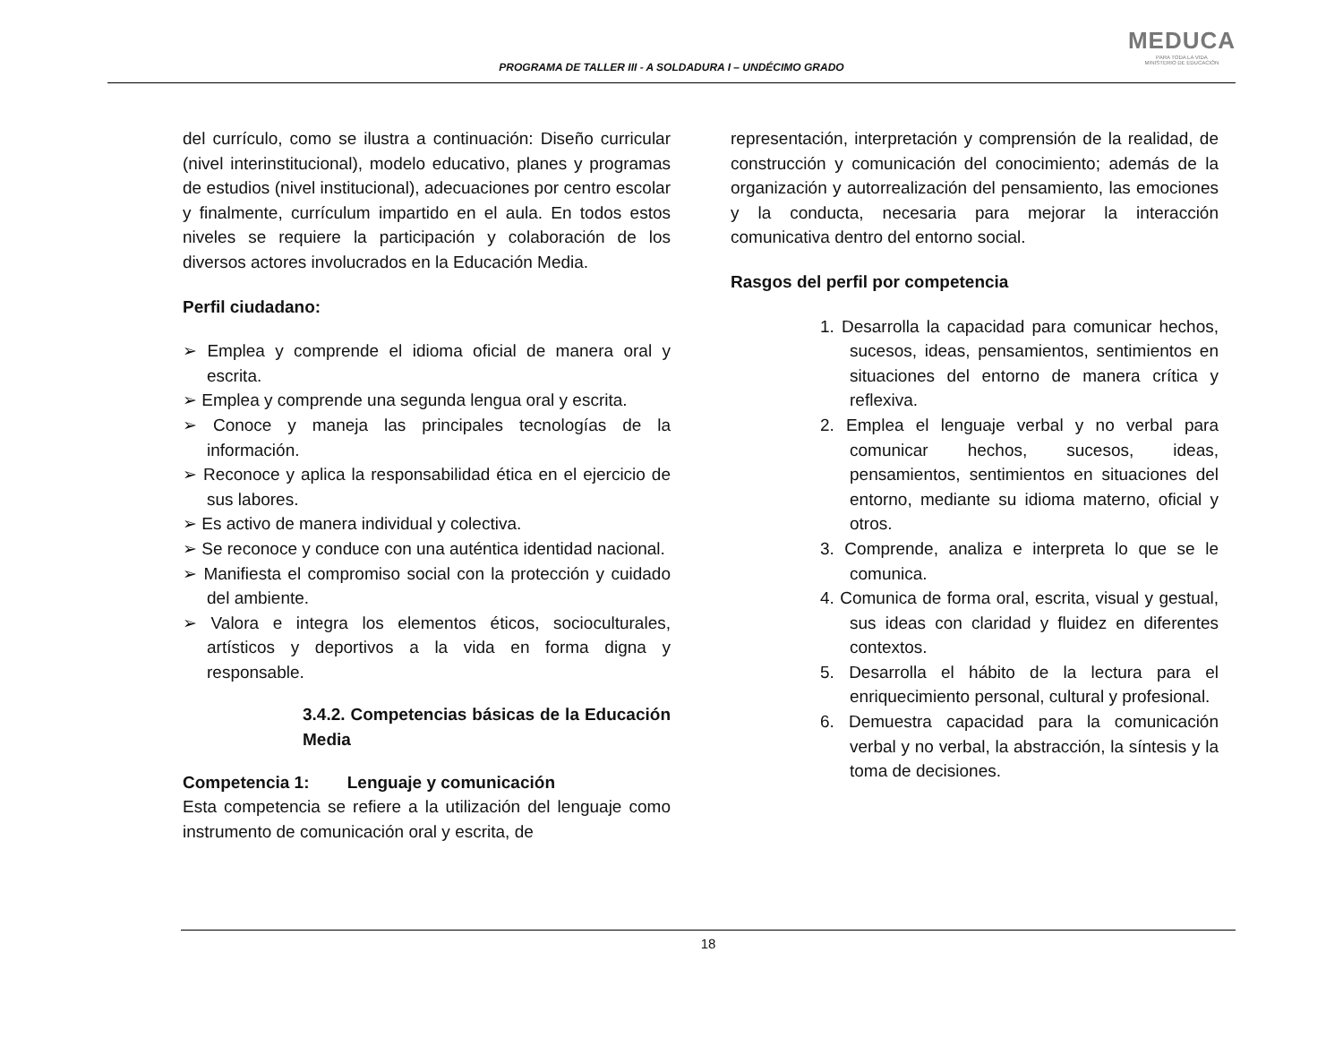PROGRAMA DE TALLER III - A SOLDADURA I – UNDÉCIMO GRADO
MEDUCA
PARA TODA LA VIDA
MINISTERIO DE EDUCACIÓN
del currículo, como se ilustra a continuación: Diseño curricular (nivel interinstitucional), modelo educativo, planes y programas de estudios (nivel institucional), adecuaciones por centro escolar y finalmente, currículum impartido en el aula. En todos estos niveles se requiere la participación y colaboración de los diversos actores involucrados en la Educación Media.
Perfil ciudadano:
➢ Emplea y comprende el idioma oficial de manera oral y escrita.
➢ Emplea y comprende una segunda lengua oral y escrita.
➢ Conoce y maneja las principales tecnologías de la información.
➢ Reconoce y aplica la responsabilidad ética en el ejercicio de sus labores.
➢ Es activo de manera individual y colectiva.
➢ Se reconoce y conduce con una auténtica identidad nacional.
➢ Manifiesta el compromiso social con la protección y cuidado del ambiente.
➢ Valora e integra los elementos éticos, socioculturales, artísticos y deportivos a la vida en forma digna y responsable.
3.4.2. Competencias básicas de la Educación Media
Competencia 1: Lenguaje y comunicación
Esta competencia se refiere a la utilización del lenguaje como instrumento de comunicación oral y escrita, de
representación, interpretación y comprensión de la realidad, de construcción y comunicación del conocimiento; además de la organización y autorrealización del pensamiento, las emociones y la conducta, necesaria para mejorar la interacción comunicativa dentro del entorno social.
Rasgos del perfil por competencia
1. Desarrolla la capacidad para comunicar hechos, sucesos, ideas, pensamientos, sentimientos en situaciones del entorno de manera crítica y reflexiva.
2. Emplea el lenguaje verbal y no verbal para comunicar hechos, sucesos, ideas, pensamientos, sentimientos en situaciones del entorno, mediante su idioma materno, oficial y otros.
3. Comprende, analiza e interpreta lo que se le comunica.
4. Comunica de forma oral, escrita, visual y gestual, sus ideas con claridad y fluidez en diferentes contextos.
5. Desarrolla el hábito de la lectura para el enriquecimiento personal, cultural y profesional.
6. Demuestra capacidad para la comunicación verbal y no verbal, la abstracción, la síntesis y la toma de decisiones.
18